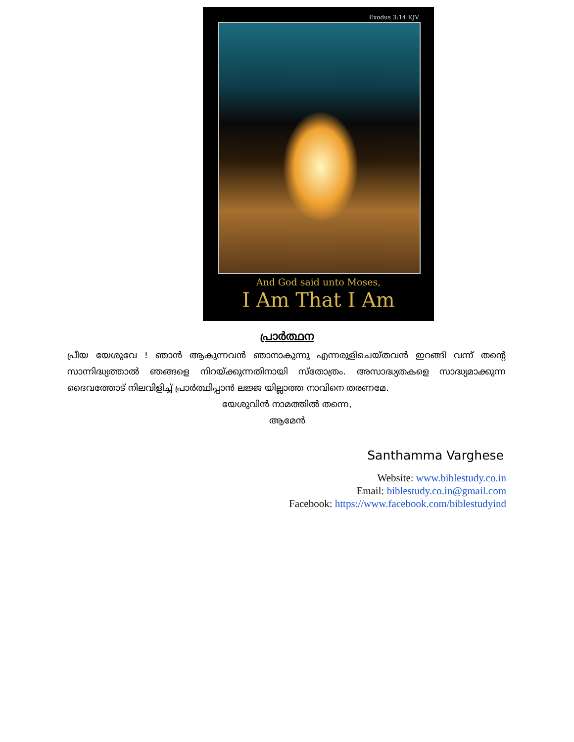Exodus 3:14 KJV
And God said unto Moses,
I Am That I Am
പ്രാർത്ഥന
പ്രീയ യേശുവേ ! ഞാൻ ആകുന്നവൻ ഞാനാകുന്നു എന്നരുളിചെയ്തവൻ ഇറങ്ങി വന്ന് തന്റെ സാന്നിദ്ധ്യത്താൽ ഞങ്ങളെ നിറയ്ക്കുന്നതിനായി സ്തോത്രം. അസാദ്ധ്യതകളെ സാദ്ധ്യമാക്കുന്ന ദൈവത്തോട് നിലവിളിച്ച് പ്രാർത്ഥിപ്പാൻ ലജ്ജ യില്ലാത്ത നാവിനെ തരണമേ.
യേശുവിൻ നാമത്തിൽ തന്നെ,
ആമേൻ
Santhamma Varghese
Website: www.biblestudy.co.in
Email: biblestudy.co.in@gmail.com
Facebook: https://www.facebook.com/biblestudyind